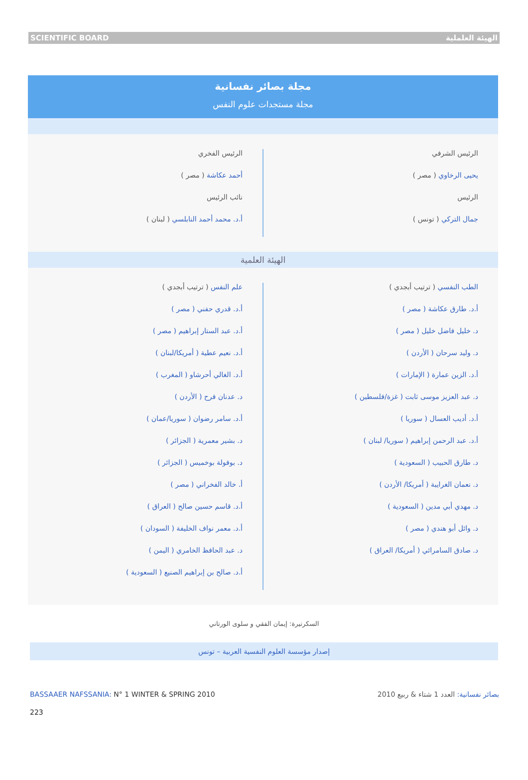SCIENTIFIC BOARD الهيئة العلملية
مجلة بصائر نفسانية
مجلة مستجدات علوم النفس
الرئيس الشرفي
يحيى الرخاوي ( مصر )
الرئيس
جمال التركي ( تونس )
الرئيس الفخري
أحمد عكاشة ( مصر )
نائب الرئيس
أ.د. محمد أحمد النابلسي ( لبنان )
الهيئة العلمية
الطب النفسي ( ترتيب أبجدي )
أ.د. طارق عكاشة ( مصر )
د. خليل فاضل خليل ( مصر )
د. وليد سرحان ( الأردن )
أ.د. الزين عمارة ( الإمارات )
د. عبد العزيز موسى ثابت ( غزة/فلسطين )
أ.د. أديب العسال ( سوريا )
أ.د. عبد الرحمن إبراهيم ( سوريا/ لبنان )
د. طارق الحبيب ( السعودية )
د. نعمان الغرايبة ( أمريكا/ الأردن )
د. مهدي أبي مدين ( السعودية )
د. وائل أبو هندي ( مصر )
د. صادق السامرائي ( أمريكا/ العراق )
علم النفس ( ترتيب أبجدي )
أ.د. قدري حفني ( مصر )
أ.د. عبد الستار إبراهيم ( مصر )
أ.د. نعيم عطية ( أمريكا/لبنان )
أ.د. الغالي أحرشاو ( المغرب )
د. عدنان فرح ( الأردن )
أ.د. سامر رضوان ( سوريا/عمان )
د. بشير معمرية ( الجزائر )
د. بوفولة بوخميس ( الجزائر )
أ. خالد الفخراني ( مصر )
أ.د. قاسم حسين صالح ( العراق )
أ.د. معمر نواف الخليفة ( السودان )
د. عبد الحافظ الخامري ( اليمن )
أ.د. صالح بن إبراهيم الصنيع ( السعودية )
السكرتيرة: إيمان الفقي و سلوى الورتاني
إصدار مؤسسة العلوم النفسية العربية – تونس
BASSAAER NAFSSANIA: N° 1 WINTER & SPRING 2010 بصائر نفسانية: العدد 1 شتاء & ربيع 2010
223